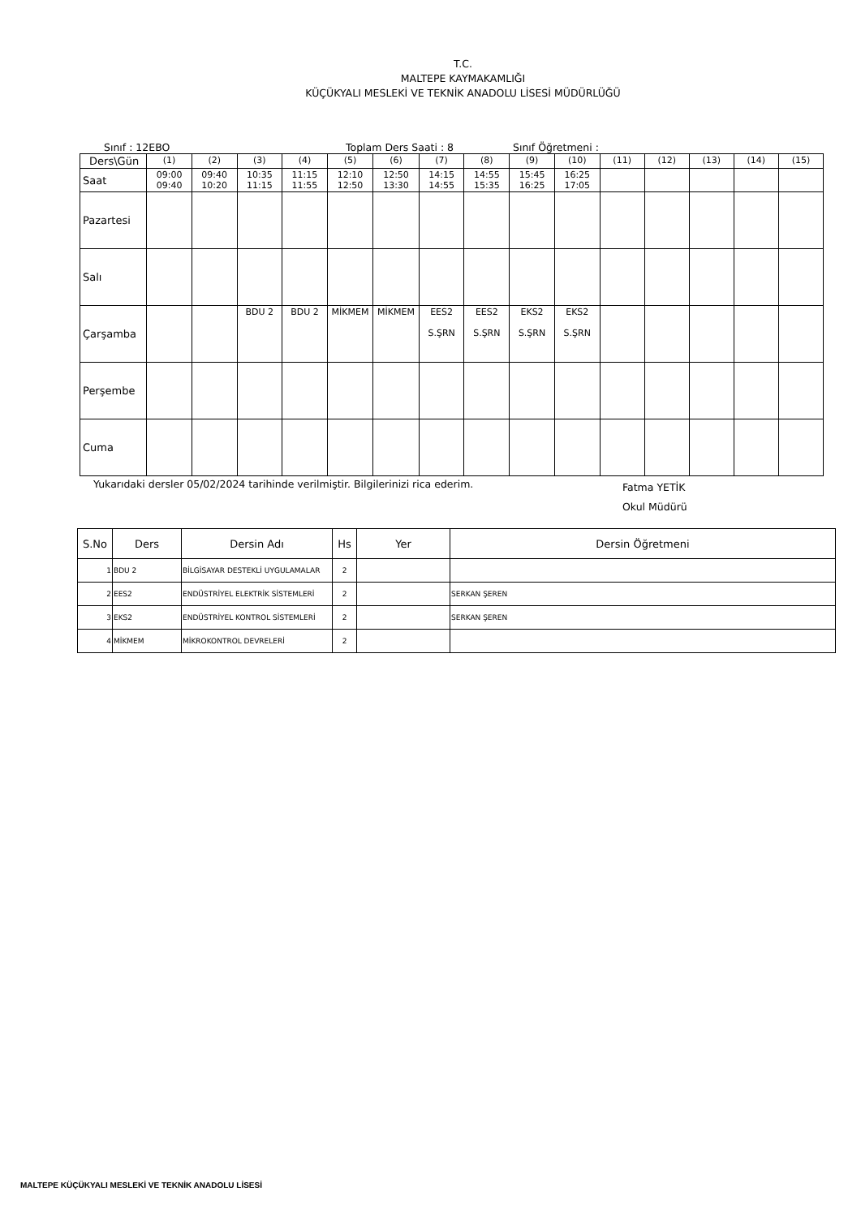T.C.
MALTEPE KAYMAKAMLIĞI
KÜÇÜKYALI MESLEKİ VE TEKNİK ANADOLU LİSESİ MÜDÜRLÜĞÜ
Sınıf : 12EBO Toplam Ders Saati : 8 Sınıf Öğretmeni :
| Ders\Gün | (1) | (2) | (3) | (4) | (5) | (6) | (7) | (8) | (9) | (10) | (11) | (12) | (13) | (14) | (15) |
| Saat | 09:00 09:40 | 09:40 10:20 | 10:35 11:15 | 11:15 11:55 | 12:10 12:50 | 12:50 13:30 | 14:15 14:55 | 14:55 15:35 | 15:45 16:25 | 16:25 17:05 | | | | | |
| Pazartesi | | | | | | | | | | | | | | | |
| Salı | | | | | | | | | | | | | | | |
| Çarşamba | | | BDU 2 | BDU 2 | MİKMEM | MİKMEM | EES2 S.ŞRN | EES2 S.ŞRN | EKS2 S.ŞRN | EKS2 S.ŞRN | | | | | |
| Perşembe | | | | | | | | | | | | | | | |
| Cuma | | | | | | | | | | | | | | | |
Yukarıdaki dersler 05/02/2024 tarihinde verilmiştir. Bilgilerinizi rica ederim. Fatma YETİK
Okul Müdürü
| S.No | Ders | Dersin Adı | Hs | Yer | Dersin Öğretmeni |
| --- | --- | --- | --- | --- | --- |
| 1 | BDU 2 | BİLGİSAYAR DESTEKLİ UYGULAMALAR | 2 | | |
| 2 | EES2 | ENDÜSTRİYEL ELEKTRİK SİSTEMLERİ | 2 | | SERKAN ŞEREN |
| 3 | EKS2 | ENDÜSTRİYEL KONTROL SİSTEMLERİ | 2 | | SERKAN ŞEREN |
| 4 | MİKMEM | MİKROKONTROL DEVRELERİ | 2 | | |
MALTEPE KÜÇÜKYALI MESLEKİ VE TEKNİK ANADOLU LİSESİ